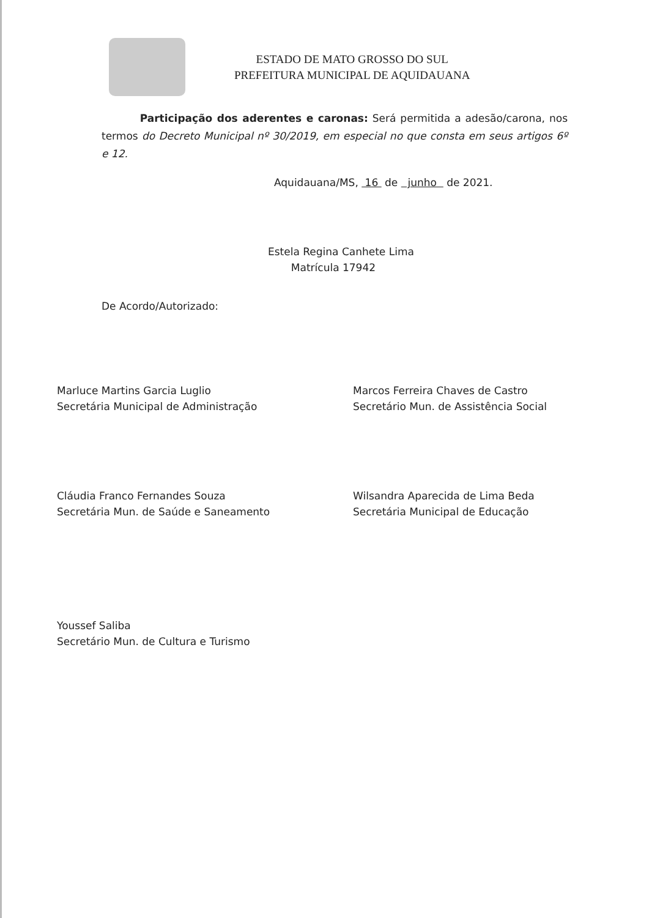ESTADO DE MATO GROSSO DO SUL
PREFEITURA MUNICIPAL DE AQUIDAUANA
Participação dos aderentes e caronas: Será permitida a adesão/carona, nos termos do Decreto Municipal nº 30/2019, em especial no que consta em seus artigos 6º e 12.
Aquidauana/MS, 16 de junho de 2021.
Estela Regina Canhete Lima
Matrícula 17942
De Acordo/Autorizado:
Marluce Martins Garcia Luglio
Secretária Municipal de Administração
Marcos Ferreira Chaves de Castro
Secretário Mun. de Assistência Social
Cláudia Franco Fernandes Souza
Secretária Mun. de Saúde e Saneamento
Wilsandra Aparecida de Lima Beda
Secretária Municipal de Educação
Youssef Saliba
Secretário Mun. de Cultura e Turismo